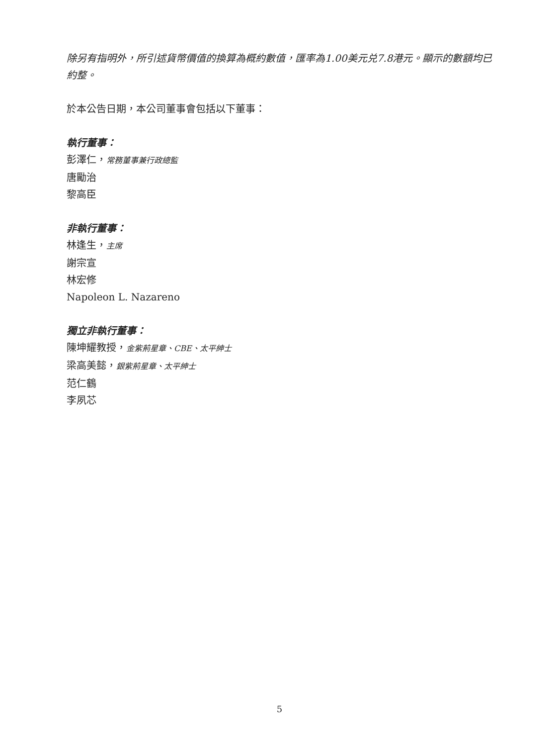除另有指明外，所引述貨幣價值的換算為概約數值，匯率為1.00美元兑7.8港元。顯示的數額均已約整。
於本公告日期，本公司董事會包括以下董事：
執行董事：
彭澤仁，常務董事兼行政總監
唐勵治
黎高臣
非執行董事：
林逢生，主席
謝宗宣
林宏修
Napoleon L. Nazareno
獨立非執行董事：
陳坤耀教授，金紫荊星章、CBE、太平紳士
梁高美懿，銀紫荊星章、太平紳士
范仁鶴
李夙芯
5